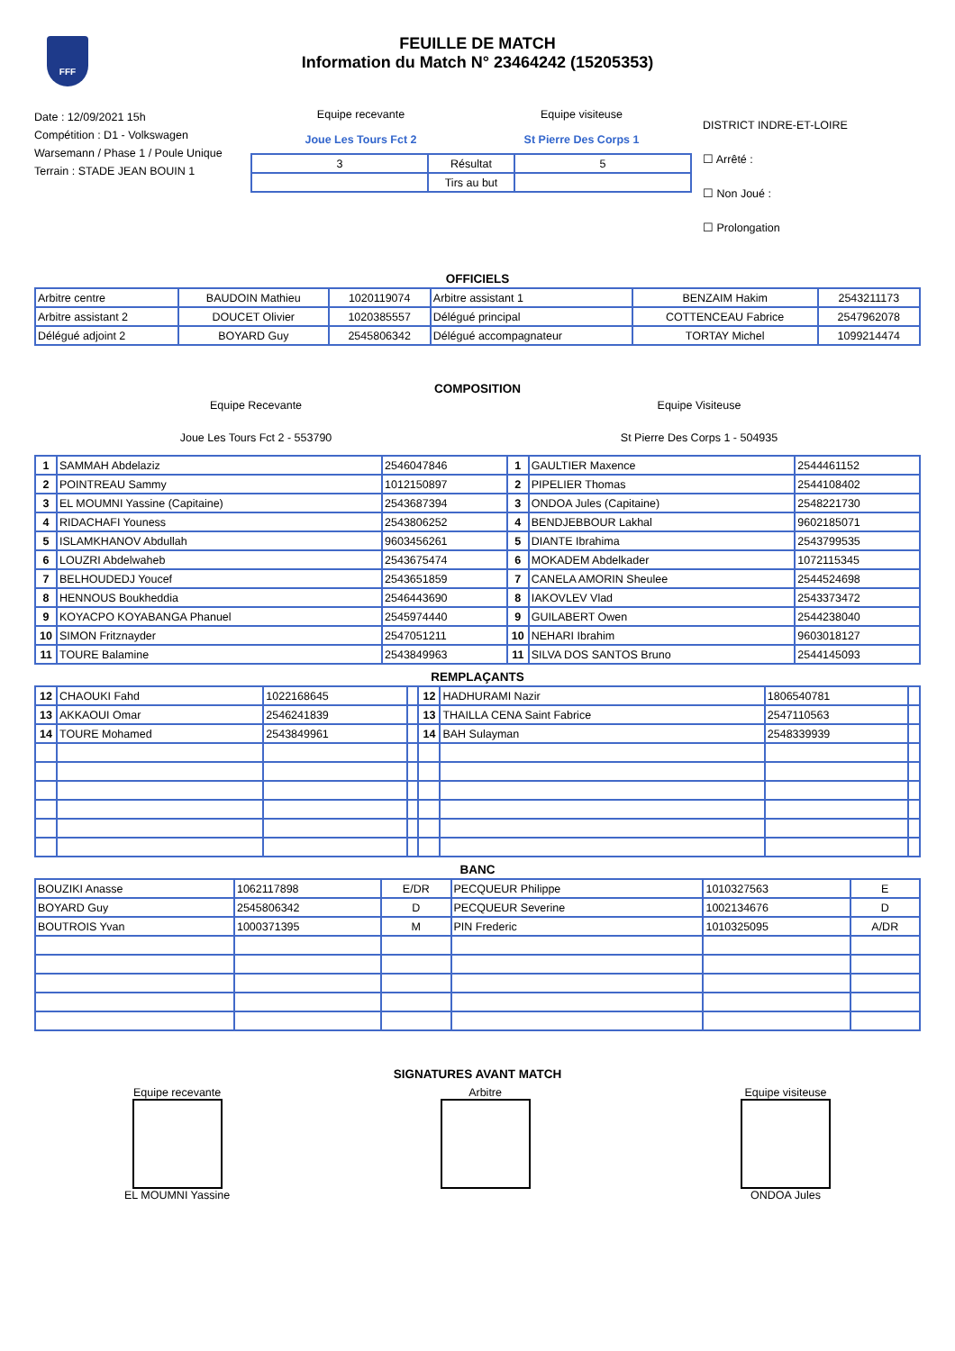FFF
FEUILLE DE MATCH
Information du Match N° 23464242 (15205353)
Date : 12/09/2021 15h
Compétition : D1 - Volkswagen Warsemann / Phase 1 / Poule Unique
Terrain : STADE JEAN BOUIN 1
Equipe recevante
Joue Les Tours Fct 2
Equipe visiteuse
St Pierre Des Corps 1
| 3 | Résultat | 5 |
| | Tirs au but | |
DISTRICT INDRE-ET-LOIRE
☐ Arrêté :
☐ Non Joué :
☐ Prolongation
OFFICIELS
| Arbitre centre | BAUDOIN Mathieu | 1020119074 | Arbitre assistant 1 | BENZAIM Hakim | 2543211173 |
| Arbitre assistant 2 | DOUCET Olivier | 1020385557 | Délégué principal | COTTENCEAU Fabrice | 2547962078 |
| Délégué adjoint 2 | BOYARD Guy | 2545806342 | Délégué accompagnateur | TORTAY Michel | 1099214474 |
COMPOSITION
Equipe Recevante
Joue Les Tours Fct 2 - 553790
Equipe Visiteuse
St Pierre Des Corps 1 - 504935
| 1 | SAMMAH Abdelaziz | 2546047846 | 1 | GAULTIER Maxence | 2544461152 |
| 2 | POINTREAU Sammy | 1012150897 | 2 | PIPELIER Thomas | 2544108402 |
| 3 | EL MOUMNI Yassine (Capitaine) | 2543687394 | 3 | ONDOA Jules (Capitaine) | 2548221730 |
| 4 | RIDACHAFI Youness | 2543806252 | 4 | BENDJEBBOUR Lakhal | 9602185071 |
| 5 | ISLAMKHANOV Abdullah | 9603456261 | 5 | DIANTE Ibrahima | 2543799535 |
| 6 | LOUZRI Abdelwaheb | 2543675474 | 6 | MOKADEM Abdelkader | 1072115345 |
| 7 | BELHOUDEDJ Youcef | 2543651859 | 7 | CANELA AMORIN Sheulee | 2544524698 |
| 8 | HENNOUS Boukheddia | 2546443690 | 8 | IAKOVLEV Vlad | 2543373472 |
| 9 | KOYACPO KOYABANGA Phanuel | 2545974440 | 9 | GUILABERT Owen | 2544238040 |
| 10 | SIMON Fritznayder | 2547051211 | 10 | NEHARI Ibrahim | 9603018127 |
| 11 | TOURE Balamine | 2543849963 | 11 | SILVA DOS SANTOS Bruno | 2544145093 |
REMPLAÇANTS
| 12 | CHAOUKI Fahd | 1022168645 | | 12 | HADHURAMI Nazir | 1806540781 | |
| 13 | AKKAOUI Omar | 2546241839 | | 13 | THAILLA CENA Saint Fabrice | 2547110563 | |
| 14 | TOURE Mohamed | 2543849961 | | 14 | BAH Sulayman | 2548339939 | |
BANC
| BOUZIKI Anasse | 1062117898 | E/DR | PECQUEUR Philippe | 1010327563 | E |
| BOYARD Guy | 2545806342 | D | PECQUEUR Severine | 1002134676 | D |
| BOUTROIS Yvan | 1000371395 | M | PIN Frederic | 1010325095 | A/DR |
SIGNATURES AVANT MATCH
Equipe recevante
EL MOUMNI Yassine
Arbitre Equipe visiteuse
ONDOA Jules